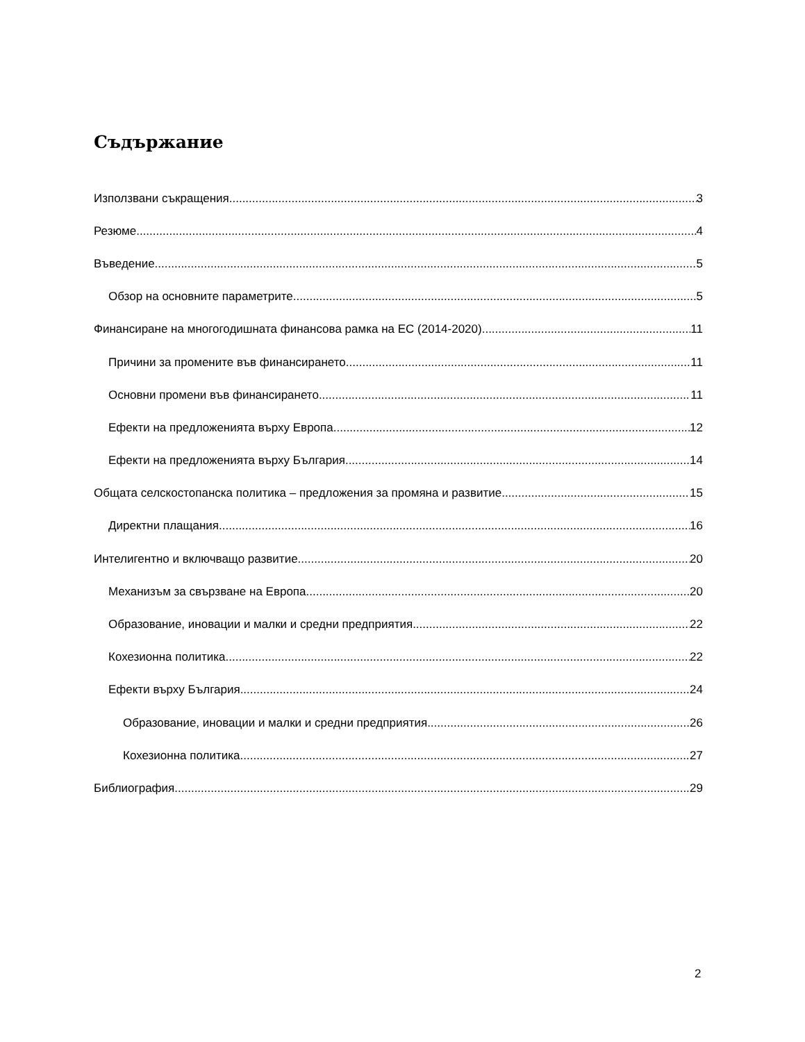Съдържание
Използвани съкращения 3
Резюме 4
Въведение 5
Обзор на основните параметрите 5
Финансиране на многогодишната финансова рамка на ЕС (2014-2020) 11
Причини за промените във финансирането 11
Основни промени във финансирането 11
Ефекти на предложенията върху Европа 12
Ефекти на предложенията върху България 14
Общата селскостопанска политика – предложения за промяна и развитие 15
Директни плащания 16
Интелигентно и включващо развитие 20
Механизъм за свързване на Европа 20
Образование, иновации и малки и средни предприятия 22
Кохезионна политика 22
Ефекти върху България 24
Образование, иновации и малки и средни предприятия 26
Кохезионна политика 27
Библиография 29
2